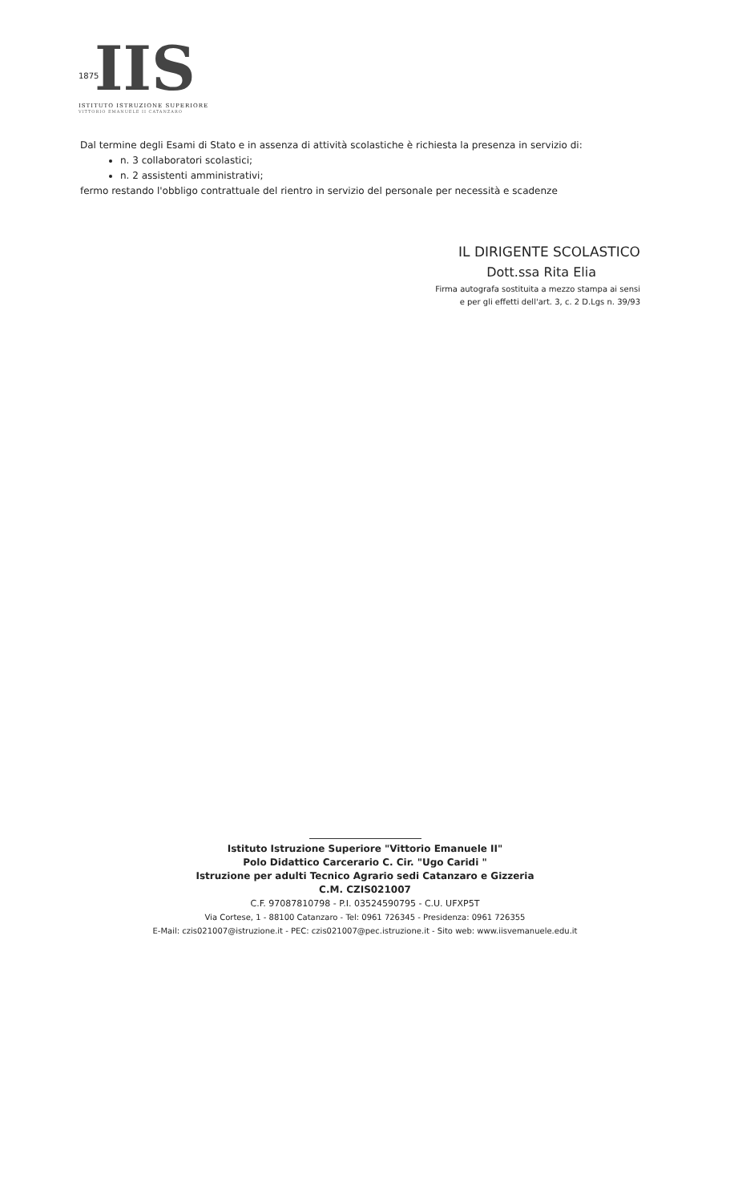1875
IIS
ISTITUTO ISTRUZIONE SUPERIORE
VITTORIO EMANUELE II CATANZARO
Dal termine degli Esami di Stato e in assenza di attività scolastiche è richiesta la presenza in servizio di:
n. 3 collaboratori scolastici;
n. 2 assistenti amministrativi;
fermo restando l'obbligo contrattuale del rientro in servizio del personale per necessità e scadenze
IL DIRIGENTE SCOLASTICO
Dott.ssa Rita Elia
Firma autografa sostituita a mezzo stampa ai sensi
e per gli effetti dell'art. 3, c. 2 D.Lgs n. 39/93
Istituto Istruzione Superiore "Vittorio Emanuele II"
Polo Didattico Carcerario C. Cir. "Ugo Caridi "
Istruzione per adulti Tecnico Agrario sedi Catanzaro e Gizzeria
C.M. CZIS021007
C.F. 97087810798 - P.I. 03524590795 - C.U. UFXP5T
Via Cortese, 1 - 88100 Catanzaro - Tel: 0961 726345 - Presidenza: 0961 726355
E-Mail: czis021007@istruzione.it - PEC: czis021007@pec.istruzione.it - Sito web: www.iisvemanuele.edu.it